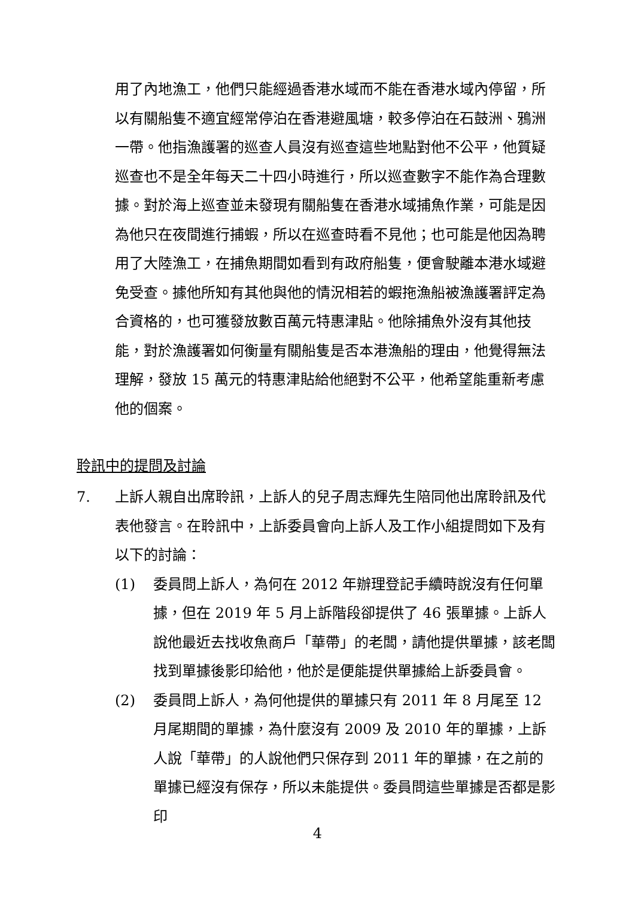用了內地漁工，他們只能經過香港水域而不能在香港水域內停留，所以有關船隻不適宜經常停泊在香港避風塘，較多停泊在石鼓洲、鴉洲一帶。他指漁護署的巡查人員沒有巡查這些地點對他不公平，他質疑巡查也不是全年每天二十四小時進行，所以巡查數字不能作為合理數據。對於海上巡查並未發現有關船隻在香港水域捕魚作業，可能是因為他只在夜間進行捕蝦，所以在巡查時看不見他；也可能是他因為聘用了大陸漁工，在捕魚期間如看到有政府船隻，便會駛離本港水域避免受查。據他所知有其他與他的情況相若的蝦拖漁船被漁護署評定為合資格的，也可獲發放數百萬元特惠津貼。他除捕魚外沒有其他技能，對於漁護署如何衡量有關船隻是否本港漁船的理由，他覺得無法理解，發放 15 萬元的特惠津貼給他絕對不公平，他希望能重新考慮他的個案。
聆訊中的提問及討論
7. 上訴人親自出席聆訊，上訴人的兒子周志輝先生陪同他出席聆訊及代表他發言。在聆訊中，上訴委員會向上訴人及工作小組提問如下及有以下的討論：
(1) 委員問上訴人，為何在 2012 年辦理登記手續時說沒有任何單據，但在 2019 年 5 月上訴階段卻提供了 46 張單據。上訴人說他最近去找收魚商戶「華帶」的老闆，請他提供單據，該老闆找到單據後影印給他，他於是便能提供單據給上訴委員會。
(2) 委員問上訴人，為何他提供的單據只有 2011 年 8 月尾至 12 月尾期間的單據，為什麼沒有 2009 及 2010 年的單據，上訴人說「華帶」的人說他們只保存到 2011 年的單據，在之前的單據已經沒有保存，所以未能提供。委員問這些單據是否都是影印
4